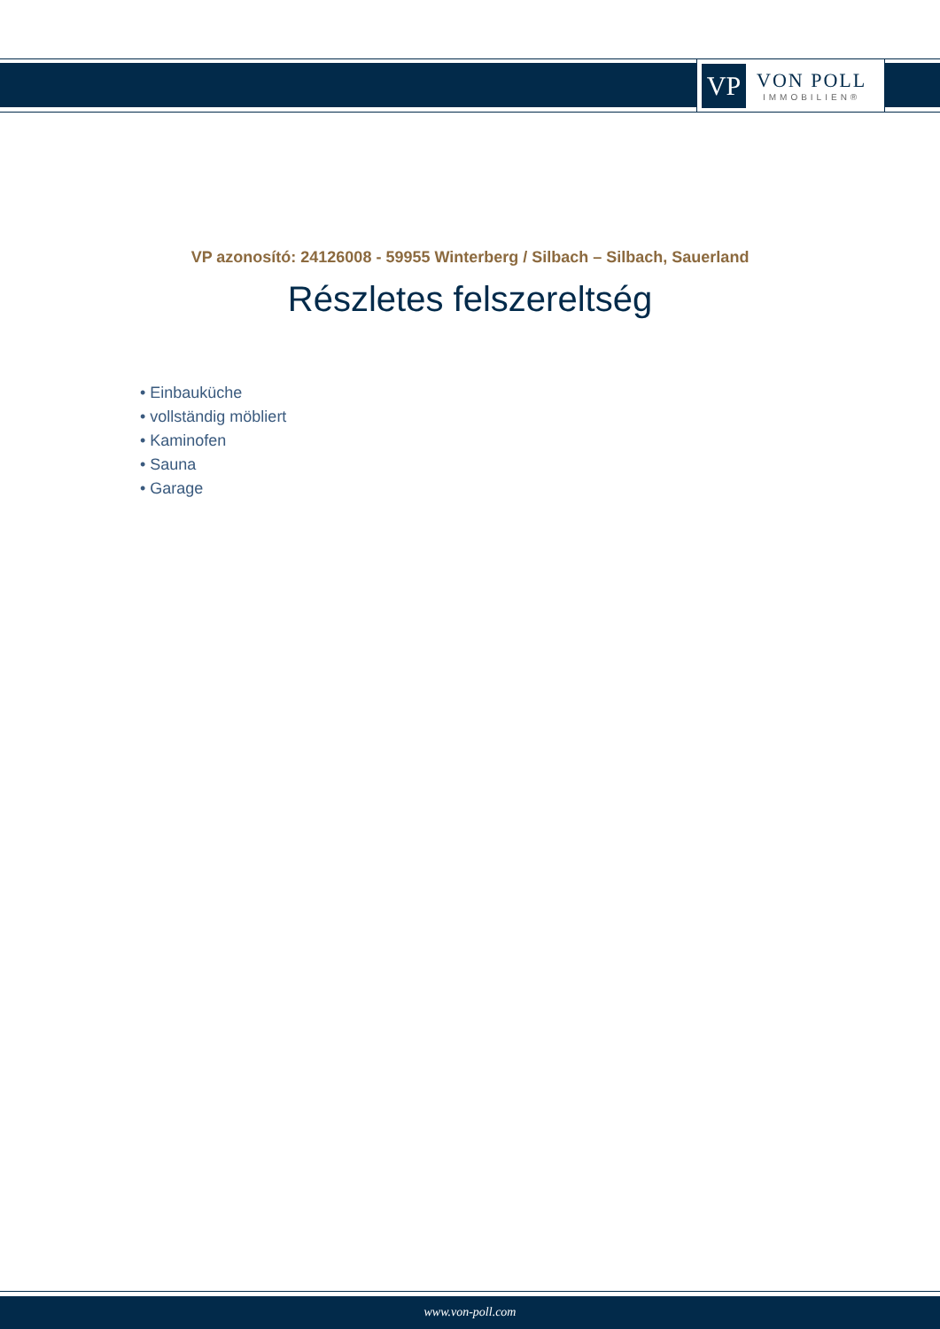VP
VON POLL
IMMOBILIEN®
VP azonosító: 24126008 - 59955 Winterberg / Silbach – Silbach, Sauerland
Részletes felszereltség
• Einbauküche
• vollständig möbliert
• Kaminofen
• Sauna
• Garage
www.von-poll.com